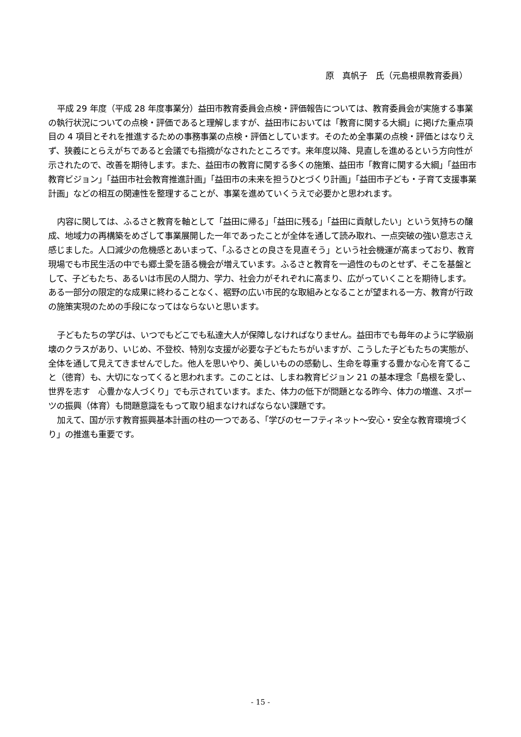原　真帆子　氏（元島根県教育委員）
平成 29 年度（平成 28 年度事業分）益田市教育委員会点検・評価報告については、教育委員会が実施する事業の執行状況についての点検・評価であると理解しますが、益田市においては「教育に関する大綱」に掲げた重点項目の 4 項目とそれを推進するための事務事業の点検・評価としています。そのため全事業の点検・評価とはなりえず、狭義にとらえがちであると会議でも指摘がなされたところです。来年度以降、見直しを進めるという方向性が示されたので、改善を期待します。また、益田市の教育に関する多くの施策、益田市「教育に関する大綱」「益田市教育ビジョン」「益田市社会教育推進計画」「益田市の未来を担うひとづくり計画」「益田市子ども・子育て支援事業計画」などの相互の関連性を整理することが、事業を進めていくうえで必要かと思われます。
内容に関しては、ふるさと教育を軸として「益田に帰る」「益田に残る」「益田に貢献したい」という気持ちの醸成、地域力の再構築をめざして事業展開した一年であったことが全体を通して読み取れ、一点突破の強い意志さえ感じました。人口減少の危機感とあいまって、「ふるさとの良さを見直そう」という社会機運が高まっており、教育現場でも市民生活の中でも郷土愛を語る機会が増えています。ふるさと教育を一過性のものとせず、そこを基盤として、子どもたち、あるいは市民の人間力、学力、社会力がそれぞれに高まり、広がっていくことを期待します。ある一部分の限定的な成果に終わることなく、裾野の広い市民的な取組みとなることが望まれる一方、教育が行政の施策実現のための手段になってはならないと思います。
子どもたちの学びは、いつでもどこでも私達大人が保障しなければなりません。益田市でも毎年のように学級崩壊のクラスがあり、いじめ、不登校、特別な支援が必要な子どもたちがいますが、こうした子どもたちの実態が、全体を通して見えてきませんでした。他人を思いやり、美しいものの感動し、生命を尊重する豊かな心を育てること（徳育）も、大切になってくると思われます。このことは、しまね教育ビジョン 21 の基本理念「島根を愛し、世界を志す　心豊かな人づくり」でも示されています。また、体力の低下が問題となる昨今、体力の増進、スポーツの振興（体育）も問題意識をもって取り組まなければならない課題です。
加えて、国が示す教育振興基本計画の柱の一つである、「学びのセーフティネット～安心・安全な教育環境づくり」の推進も重要です。
- 15 -